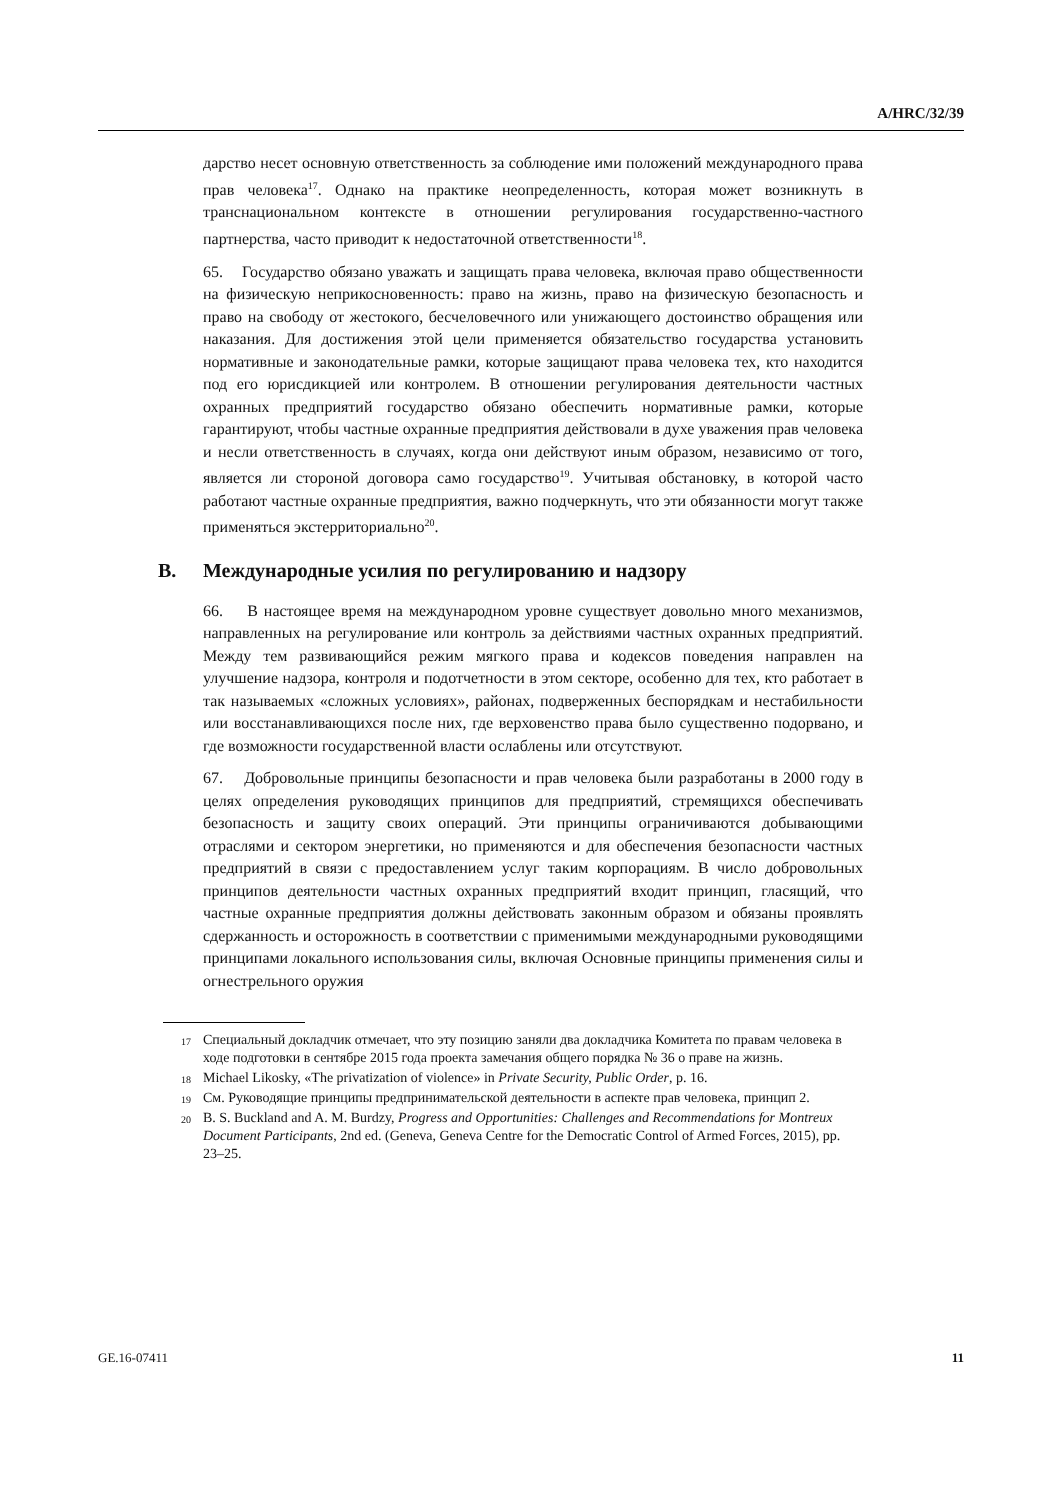A/HRC/32/39
дарство несет основную ответственность за соблюдение ими положений международного права прав человека<sup>17</sup>. Однако на практике неопределенность, которая может возникнуть в транснациональном контексте в отношении регулирования государственно-частного партнерства, часто приводит к недостаточной ответственности<sup>18</sup>.
65. Государство обязано уважать и защищать права человека, включая право общественности на физическую неприкосновенность: право на жизнь, право на физическую безопасность и право на свободу от жестокого, бесчеловечного или унижающего достоинство обращения или наказания. Для достижения этой цели применяется обязательство государства установить нормативные и законодательные рамки, которые защищают права человека тех, кто находится под его юрисдикцией или контролем. В отношении регулирования деятельности частных охранных предприятий государство обязано обеспечить нормативные рамки, которые гарантируют, чтобы частные охранные предприятия действовали в духе уважения прав человека и несли ответственность в случаях, когда они действуют иным образом, независимо от того, является ли стороной договора само государство<sup>19</sup>. Учитывая обстановку, в которой часто работают частные охранные предприятия, важно подчеркнуть, что эти обязанности могут также применяться экстерриториально<sup>20</sup>.
B. Международные усилия по регулированию и надзору
66. В настоящее время на международном уровне существует довольно много механизмов, направленных на регулирование или контроль за действиями частных охранных предприятий. Между тем развивающийся режим мягкого права и кодексов поведения направлен на улучшение надзора, контроля и подотчетности в этом секторе, особенно для тех, кто работает в так называемых «сложных условиях», районах, подверженных беспорядкам и нестабильности или восстанавливающихся после них, где верховенство права было существенно подорвано, и где возможности государственной власти ослаблены или отсутствуют.
67. Добровольные принципы безопасности и прав человека были разработаны в 2000 году в целях определения руководящих принципов для предприятий, стремящихся обеспечивать безопасность и защиту своих операций. Эти принципы ограничиваются добывающими отраслями и сектором энергетики, но применяются и для обеспечения безопасности частных предприятий в связи с предоставлением услуг таким корпорациям. В число добровольных принципов деятельности частных охранных предприятий входит принцип, гласящий, что частные охранные предприятия должны действовать законным образом и обязаны проявлять сдержанность и осторожность в соответствии с применимыми международными руководящими принципами локального использования силы, включая Основные принципы применения силы и огнестрельного оружия
<sup>17</sup> Специальный докладчик отмечает, что эту позицию заняли два докладчика Комитета по правам человека в ходе подготовки в сентябре 2015 года проекта замечания общего порядка № 36 о праве на жизнь.
<sup>18</sup> Michael Likosky, «The privatization of violence» in Private Security, Public Order, p. 16.
<sup>19</sup> См. Руководящие принципы предпринимательской деятельности в аспекте прав человека, принцип 2.
<sup>20</sup> B. S. Buckland and A. M. Burdzy, Progress and Opportunities: Challenges and Recommendations for Montreux Document Participants, 2nd ed. (Geneva, Geneva Centre for the Democratic Control of Armed Forces, 2015), pp. 23–25.
GE.16-07411 11